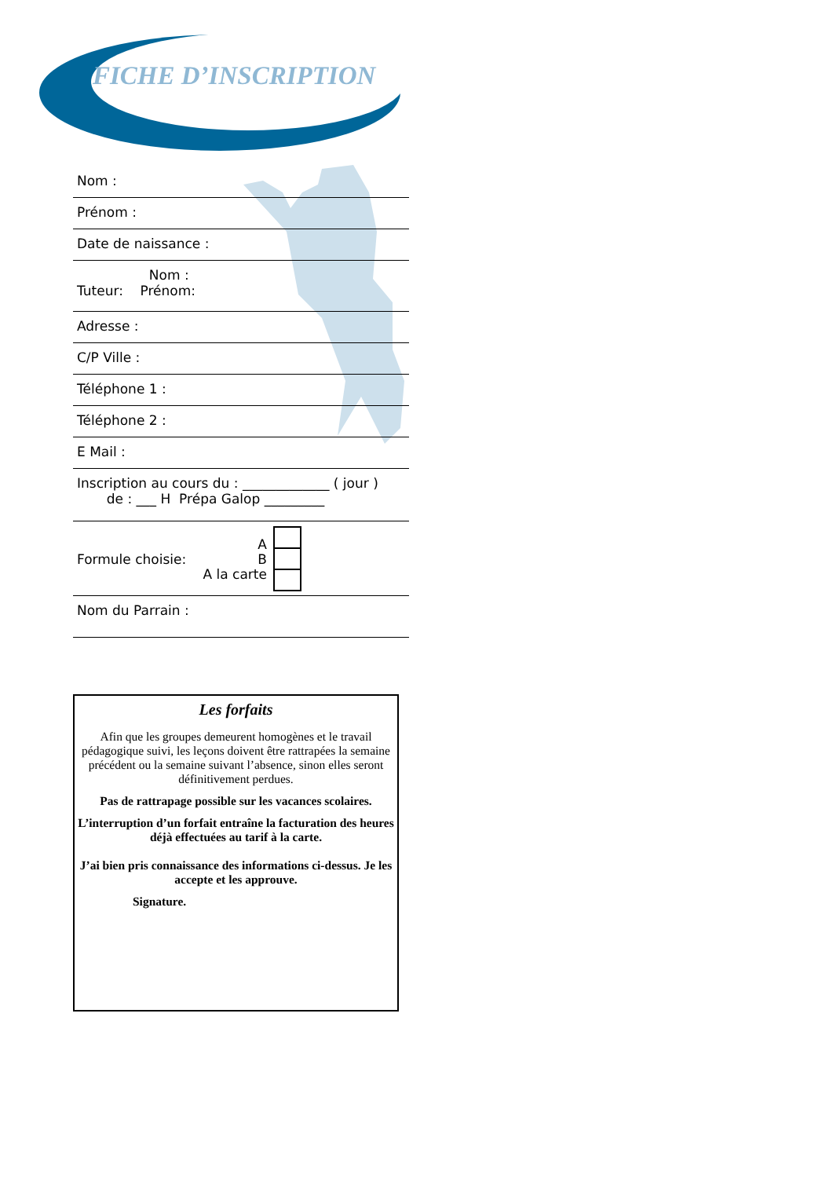FICHE D’INSCRIPTION
Nom :
Prénom :
Date de naissance :
Nom :
Tuteur: Prénom:
Adresse :
C/P Ville :
Téléphone 1 :
Téléphone 2 :
E Mail :
Inscription au cours du : _____________ ( jour )
de : ___ H Prépa Galop _________
Formule choisie: A
B
A la carte
Nom du Parrain :
Les forfaits
Afin que les groupes demeurent homogènes et le travail pédagogique suivi, les leçons doivent être rattrapées la semaine précédent ou la semaine suivant l’absence, sinon elles seront définitivement perdues.
Pas de rattrapage possible sur les vacances scolaires.
L’interruption d’un forfait entraîne la facturation des heures déjà effectuées au tarif à la carte.
J’ai bien pris connaissance des informations ci-dessus. Je les accepte et les approuve.
Signature.